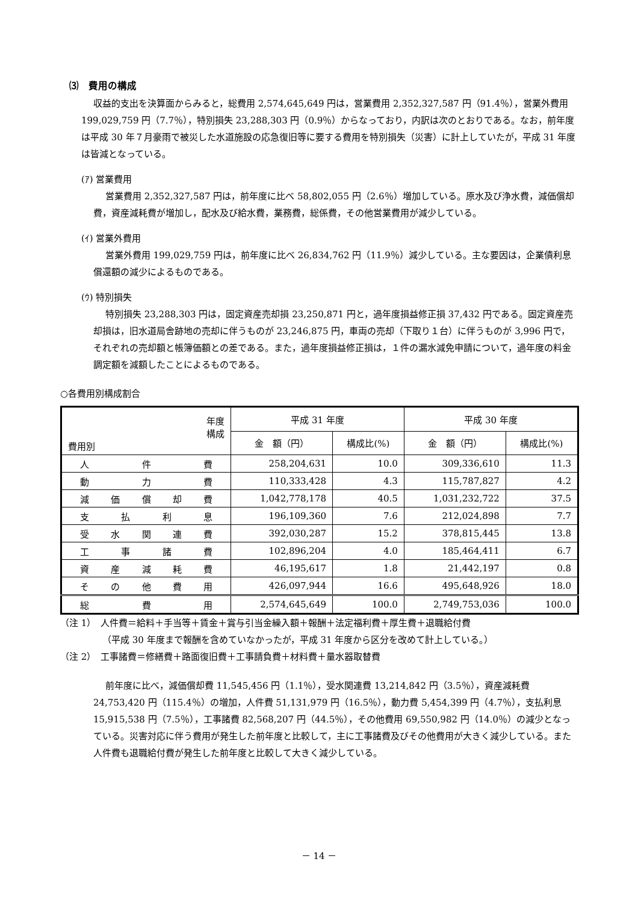⑶　費用の構成
収益的支出を決算面からみると，総費用 2,574,645,649 円は，営業費用 2,352,327,587 円（91.4％），営業外費用 199,029,759 円（7.7％），特別損失 23,288,303 円（0.9％）からなっており，内訳は次のとおりである。なお，前年度は平成 30 年７月豪雨で被災した水道施設の応急復旧等に要する費用を特別損失（災害）に計上していたが，平成 31 年度は皆減となっている。
(ｱ) 営業費用
営業費用 2,352,327,587 円は，前年度に比べ 58,802,055 円（2.6％）増加している。原水及び浄水費，減価償却費，資産減耗費が増加し，配水及び給水費，業務費，総係費，その他営業費用が減少している。
(ｲ) 営業外費用
営業外費用 199,029,759 円は，前年度に比べ 26,834,762 円（11.9％）減少している。主な要因は，企業債利息償還額の減少によるものである。
(ｳ) 特別損失
特別損失 23,288,303 円は，固定資産売却損 23,250,871 円と，過年度損益修正損 37,432 円である。固定資産売却損は，旧水道局舎跡地の売却に伴うものが 23,246,875 円，車両の売却（下取り１台）に伴うものが 3,996 円で，それぞれの売却額と帳簿価額との差である。また，過年度損益修正損は，１件の漏水減免申請について，過年度の料金調定額を減額したことによるものである。
○各費用別構成割合
| 年度 構成 費用別 | 平成 31 年度 | | 平成 30 年度 | |
| --- | --- | --- | --- | --- |
| | 金 額（円） | 構成比(%) | 金 額（円） | 構成比(%) |
| 人件費 | 258,204,631 | 10.0 | 309,336,610 | 11.3 |
| 動力費 | 110,333,428 | 4.3 | 115,787,827 | 4.2 |
| 減価償却費 | 1,042,778,178 | 40.5 | 1,031,232,722 | 37.5 |
| 支払利息 | 196,109,360 | 7.6 | 212,024,898 | 7.7 |
| 受水関連費 | 392,030,287 | 15.2 | 378,815,445 | 13.8 |
| 工事諸費 | 102,896,204 | 4.0 | 185,464,411 | 6.7 |
| 資産減耗費 | 46,195,617 | 1.8 | 21,442,197 | 0.8 |
| その他費用 | 426,097,944 | 16.6 | 495,648,926 | 18.0 |
| 総費用 | 2,574,645,649 | 100.0 | 2,749,753,036 | 100.0 |
（注 1）　人件費＝給料＋手当等＋賃金＋賞与引当金繰入額＋報酬＋法定福利費＋厚生費＋退職給付費
（平成 30 年度まで報酬を含めていなかったが，平成 31 年度から区分を改めて計上している。）
（注 2）　工事諸費＝修繕費＋路面復旧費＋工事請負費＋材料費＋量水器取替費
前年度に比べ，減価償却費 11,545,456 円（1.1％），受水関連費 13,214,842 円（3.5％），資産減耗費 24,753,420 円（115.4％）の増加，人件費 51,131,979 円（16.5％），動力費 5,454,399 円（4.7％），支払利息 15,915,538 円（7.5％），工事諸費 82,568,207 円（44.5％），その他費用 69,550,982 円（14.0％）の減少となっている。災害対応に伴う費用が発生した前年度と比較して，主に工事諸費及びその他費用が大きく減少している。また人件費も退職給付費が発生した前年度と比較して大きく減少している。
－ 14 －